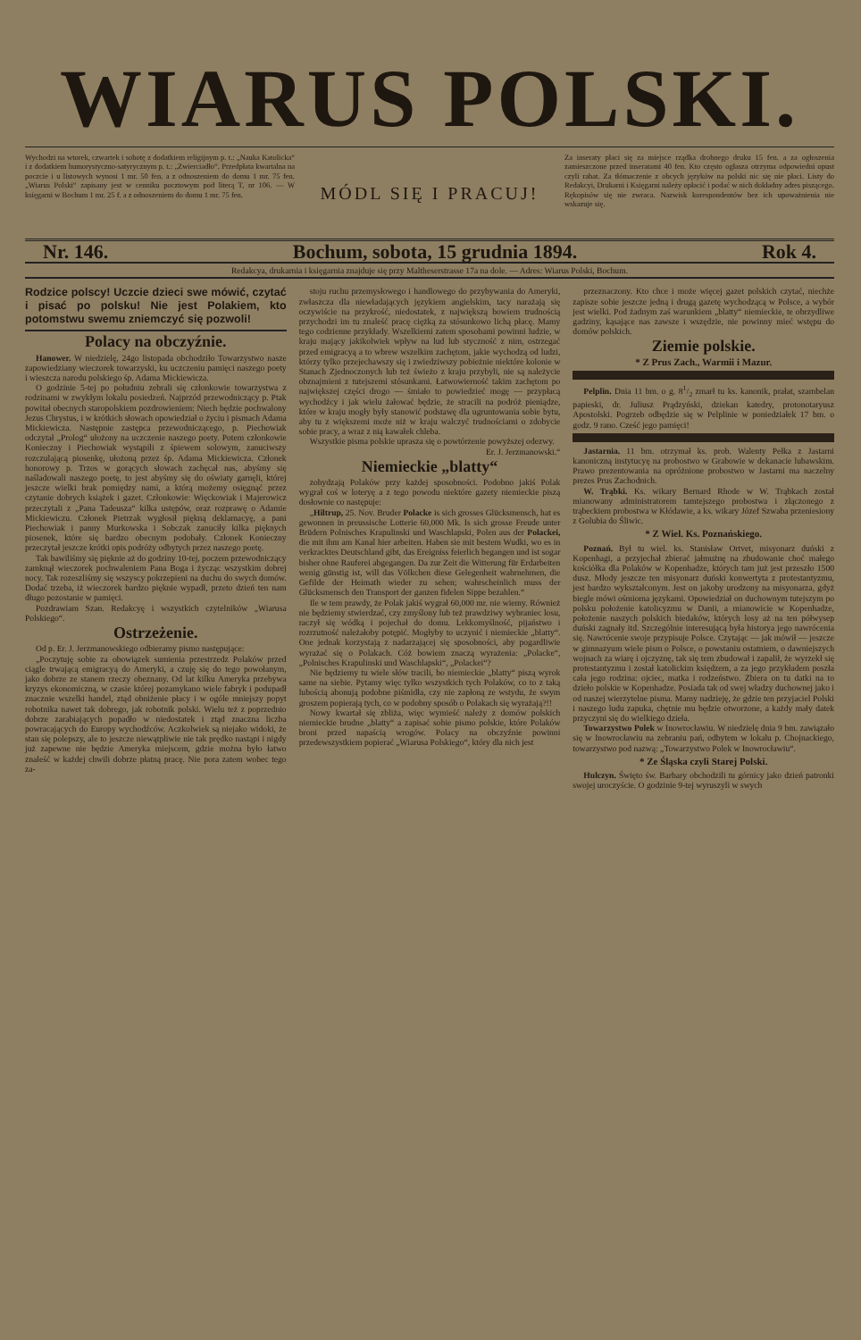WIARUS POLSKI.
Wychodzi na wtorek, czwartek i sobotę z dodatkiem religijnym p. t.: „Nauka Katolicka“ i z dodatkiem humorystyczno-satyrycznym p. t.: „Zwierciadło“. Przedpłata kwartalna na poczcie i u listowych wynosi 1 mr. 50 fen. a z odnoszeniem do domu 1 mr. 75 fen. „Wiarus Polski“ zapisany jest w cenniku pocztowym pod literą T, nr 106. — W księgarni w Bochum 1 mr. 25 f. a z odnoszeniem do domu 1 mr. 75 fen.
MÓDL SIĘ I PRACUJ!
Za inseraty płaci się za miejsce rządka drobnego druku 15 fen. a za ogłoszenia zamieszczone przed inseratami 40 fen. Kto często ogłasza otrzyma odpowiedni opust czyli rabat. Za tłómaczenie z obcych języków na polski nic się nie płaci. Listy do Redakcyi, Drukarni i Księgarni należy opłacić i podać w nich dokładny adres piszącego. Rękopisów się nie zwraca. Nazwisk korespondentów bez ich upoważnienia nie wskazuje się.
Nr. 146. Bochum, sobota, 15 grudnia 1894. Rok 4.
Redakcya, drukarnia i księgarnia znajduje się przy Maltheserstrasse 17a na dole. — Adres: Wiarus Polski, Bochum.
Rodzice polscy! Uczcie dzieci swe mówić, czytać i pisać po polsku! Nie jest Polakiem, kto potomstwu swemu zniemczyć się pozwoli!
Polacy na obczyźnie.
Hanower. W niedzielę, 24go listopada obchodziło Towarzystwo nasze zapowiedziany wieczorek towarzyski, ku uczczeniu pamięci naszego poety i wieszcza narodu polskiego śp. Adama Mickiewicza.
O godzinie 5-tej po południu zebrali się członkowie towarzystwa z rodzinami w zwykłym lokalu posiedzeń. Najprzód przewodniczący p. Ptak powitał obecnych staropolskiem pozdrowieniem: Niech będzie pochwalony Jezus Chrystus, i w krótkich słowach opowiedział o życiu i pismach Adama Mickiewicza. Następnie zastępca przewodniczącego, p. Piechowiak odczytał „Prolog“ ułożony na uczczenie naszego poety. Potem członkowie Konieczny i Piechowiak wystąpili z śpiewem solowym, zanuciwszy rozczulającą piosenkę, ułożoną przez śp. Adama Mickiewicza. Członek honorowy p. Trzos w gorących słowach zachęcał nas, abyśmy się naśladowali naszego poetę, to jest abyśmy się do oświaty garnęli, której jeszcze wielki brak pomiędzy nami, a którą możemy osięgnąć przez czytanie dobrych książek i gazet. Członkowie: Więckowiak i Majerowicz przeczytali z „Pana Tadeusza“ kilka ustępów, oraz rozprawę o Adamie Mickiewiczu. Członek Pietrzak wygłosił piękną deklamacyę, a pani Piechowiak i panny Murkowska i Sobczak zanuciły kilka pięknych piosenek, które się bardzo obecnym podobały. Członek Konieczny przeczytał jeszcze krótki opis podróży odbytych przez naszego poetę.
Tak bawiliśmy się pięknie aż do godziny 10-tej, poczem przewodniczący zamknął wieczorek pochwaleniem Pana Boga i życząc wszystkim dobrej nocy. Tak rozeszliśmy się wszyscy pokrzepieni na duchu do swych domów. Dodać trzeba, iż wieczorek bardzo pięknie wypadł, przeto dzień ten nam długo pozostanie w pamięci.
Pozdrawiam Szan. Redakcyę i wszystkich czytelników „Wiarusa Polskiego“.
Ostrzeżenie.
Od p. Er. J. Jerzmanowskiego odbieramy pismo następujące:
„Poczytuję sobie za obowiązek sumienia przestrzedz Polaków przed ciągle trwającą emigracyą do Ameryki, a czuję się do tego powołanym, jako dobrze ze stanem rzeczy obeznany. Od lat kilku Ameryka przebywa kryzys ekonomiczną, w czasie której pozamykano wiele fabryk i podupadł znacznie wszelki handel, ztąd obniżenie płacy i w ogóle mniejszy popyt robotnika nawet tak dobrego, jak robotnik polski. Wielu też z poprzednio dobrze zarabiających popadło w niedostatek i ztąd znaczna liczba powracających do Europy wychodźców. Aczkolwiek są niejako widoki, że stan się polepszy, ale to jeszcze niewątpliwie nie tak prędko nastąpi i nigdy już zapewne nie będzie Ameryka miejscem, gdzie można było łatwo znaleść w każdej chwili dobrze płatną pracę. Nie pora zatem wobec tego za-
stoju ruchu przemysłowego i handlowego do przybywania do Ameryki, zwłaszcza dla niewładających językiem angielskim, tacy narażają się oczywiście na przykrość, niedostatek, z największą bowiem trudnością przychodzi im tu znaleść pracę ciężką za stósunkowo lichą płacę. Mamy tego codzienne przykłady. Wszelkiemi zatem sposobami powinni ludzie, w kraju mający jakikolwiek wpływ na lud lub styczność z nim, ostrzegać przed emigracyą a to wbrew wszelkim zachętom, jakie wychodzą od ludzi, którzy tylko przejechawszy się i zwiedziwszy pobieżnie niektóre kolonie w Stanach Zjednoczonych lub też świeżo z kraju przybyli, nie są należycie obznajmieni z tutejszemi stósunkami. Łatwowierność takim zachętom po największej części drogo — śmiało to powiedzieć mogę — przypłacą wychodźcy i jak wielu żałować będzie, że stracili na podróż pieniądze, które w kraju mogły były stanowić podstawę dla ugruntowania sobie bytu, aby tu z większemi może niż w kraju walczyć trudnościami o zdobycie sobie pracy, a wraz z nią kawałek chleba.
Wszystkie pisma polskie uprasza się o powtórzenie powyższej odezwy.
Er. J. Jerzmanowski.“
Niemieckie „blatty“
zohydzają Polaków przy każdej sposobności. Podobno jakiś Polak wygrał coś w loteryę a z tego powodu niektóre gazety niemieckie piszą dosłownie co następuje:
„Hiltrup, 25. Nov. Bruder Polacke is sich grosses Glücksmensch, hat es gewonnen in preussische Lotterie 60,000 Mk. Is sich grosse Freude unter Brüdern Polnisches Krapulinski und Waschlapski, Polen aus der Polackei, die mit ihm am Kanal hier arbeiten. Haben sie mit bestem Wudki, wo es in verkracktes Deutschland gibt, das Ereigniss feierlich begangen und ist sogar bisher ohne Rauferei abgegangen. Da zur Zeit die Witterung für Erdarbeiten wenig günstig ist, will das Völkchen diese Gelegenheit wahrnehmen, die Gefilde der Heimath wieder zu sehen; wahrscheinlich muss der Glücksmensch den Transport der ganzen fidelen Sippe bezahlen.“
Ile w tem prawdy, że Polak jakiś wygrał 60,000 mr. nie wiemy. Również nie będziemy stwierdzać, czy zmyślony lub też prawdziwy wybraniec losu, raczył się wódką i pojechał do domu. Lekkomyślność, pijaństwo i rozrzutność należałoby potępić. Mogłyby to uczynić i niemieckie „blatty“. One jednak korzystają z nadarzającej się sposobności, aby pogardliwie wyrażać się o Polakach. Cóż bowiem znaczą wyrażenia: „Polacke“, „Polnisches Krapulinski und Waschlapski“, „Polackei“?
Nie będziemy tu wiele słów tracili, bo niemieckie „blatty“ piszą wyrok same na siebie. Pytamy więc tylko wszystkich tych Polaków, co to z taką lubością abonują podobne piśmidła, czy nie zapłoną ze wstydu, że swym groszem popierają tych, co w podobny sposób o Polakach się wyrażają?!!
Nowy kwartał się zbliża, więc wymieść należy z domów polskich niemieckie brudne „blatty“ a zapisać sobie pismo polskie, które Polaków broni przed napaścią wrogów. Polacy na obczyźnie powinni przedewszystkiem popierać „Wiarusa Polskiego“, który dla nich jest
przeznaczony. Kto chce i może więcej gazet polskich czytać, niechże zapisze sobie jeszcze jedną i drugą gazetę wychodzącą w Polsce, a wybór jest wielki. Pod żadnym zaś warunkiem „blatty“ niemieckie, te obrzydliwe gadziny, kąsające nas zawsze i wszędzie, nie powinny mieć wstępu do domów polskich.
Ziemie polskie.
* Z Prus Zach., Warmii i Mazur.
Pelplin. Dnia 11 bm. o g. 81/2 zmarł tu ks. kanonik, prałat, szambelan papieski, dr. Juliusz Prądzyński, dziekan katedry, protonotaryusz Apostolski. Pogrzeb odbędzie się w Pelplinie w poniedziałek 17 bm. o godz. 9 rano. Cześć jego pamięci!
Jastarnia. 11 bm. otrzymał ks. prob. Walenty Pełka z Jastarni kanoniczną instytucyę na probostwo w Grabowie w dekanacie lubawskim. Prawo prezentowania na opróżnione probostwo w Jastarni ma naczelny prezes Prus Zachodnich.
W. Trąbki. Ks. wikary Bernard Rhode w W. Trąbkach został mianowany administratorem tamtejszego probostwa i złączonego z trąbeckiem probostwa w Kłódawie, a ks. wikary Józef Szwaba przeniesiony z Golubia do Śliwic.
* Z Wiel. Ks. Poznańskiego.
Poznań. Był tu wiel. ks. Stanisław Ortvet, misyonarz duński z Kopenhagi, a przyjechał zbierać jałmużnę na zbudowanie choć małego kościółka dla Polaków w Kopenhadze, których tam już jest przeszło 1500 dusz. Młody jeszcze ten misyonarz duński konwertyta z protestantyzmu, jest bardzo wykształconym. Jest on jakoby urodzony na misyonarza, gdyż biegle mówi ośmioma językami. Opowiedział on duchownym tutejszym po polsku położenie katolicyzmu w Danii, a mianowicie w Kopenhadze, położenie naszych polskich biedaków, których losy aż na ten półwysep duński zagnały itd. Szczególnie interesującą była historya jego nawrócenia się. Nawrócenie swoje przypisuje Polsce. Czytając — jak mówił — jeszcze w gimnazyum wiele pism o Polsce, o powstaniu ostatniem, o dawniejszych wojnach za wiarę i ojczyznę, tak się tem zbudował i zapalił, że wyrzekł się protestantyzmu i został katolickim księdzem, a za jego przykładem poszła cała jego rodzina: ojciec, matka i rodzeństwo. Zbiera on tu datki na to dzieło polskie w Kopenhadze. Posiada tak od swej władzy duchownej jako i od naszej wierzytelne pisma. Mamy nadzieję, że gdzie ten przyjaciel Polski i naszego ludu zapuka, chętnie mu będzie otworzone, a każdy mały datek przyczyni się do wielkiego dzieła.
Towarzystwo Polek w Inowrocławiu. W niedzielę dnia 9 bm. zawiązało się w Inowrocławiu na zebraniu pań, odbytem w lokalu p. Chojnackiego, towarzystwo pod nazwą: „Towarzystwo Polek w Inowrocławiu“.
* Ze Śląska czyli Starej Polski.
Hulczyn. Święto św. Barbary obchodzili tu górnicy jako dzień patronki swojej uroczyście. O godzinie 9-tej wyruszyli w swych